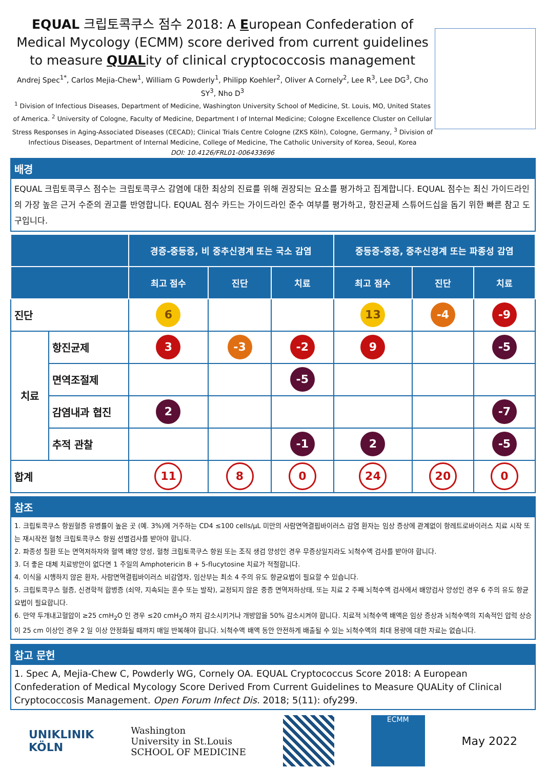EQUAL 크립토콕쿠스 점수 2018: A European Confederation of Medical Mycology (ECMM) score derived from current guidelines to measure QUALity of clinical cryptococcosis management
Andrej Spec<sup>1*</sup>, Carlos Mejia-Chew<sup>1</sup>, William G Powderly<sup>1</sup>, Philipp Koehler<sup>2</sup>, Oliver A Cornely<sup>2</sup>, Lee R<sup>3</sup>, Lee DG<sup>3</sup>, Cho SY<sup>3</sup>, Nho D<sup>3</sup>
<sup>1</sup> Division of Infectious Diseases, Department of Medicine, Washington University School of Medicine, St. Louis, MO, United States of America. <sup>2</sup> University of Cologne, Faculty of Medicine, Department I of Internal Medicine; Cologne Excellence Cluster on Cellular Stress Responses in Aging-Associated Diseases (CECAD); Clinical Trials Centre Cologne (ZKS Köln), Cologne, Germany, <sup>3</sup> Division of Infectious Diseases, Department of Internal Medicine, College of Medicine, The Catholic University of Korea, Seoul, Korea
DOI: 10.4126/FRL01-006433696
배경
EQUAL 크립토콕쿠스 점수는 크립토콕쿠스 감염에 대한 최상의 진료를 위해 권장되는 요소를 평가하고 집계합니다. EQUAL 점수는 최신 가이드라인의 가장 높은 근거 수준의 권고를 반영합니다. EQUAL 점수 카드는 가이드라인 준수 여부를 평가하고, 항진균제 스튜어드십을 돕기 위한 빠른 참고 도구입니다.
| | | 경증-중등증, 비 중추신경계 또는 국소 감염 | | | 중등증-중증, 중추신경계 또는 파종성 감염 | | |
| --- | --- | --- | --- | --- | --- | --- | --- |
| | | 최고 점수 | 진단 | 치료 | 최고 점수 | 진단 | 치료 |
| 진단 | | 6 | | | 13 | -4 | -9 |
| 치료 | 항진균제 | 3 | -3 | -2 | 9 | | -5 |
| | 면역조절제 | | | -5 | | | |
| | 감염내과 협진 | 2 | | | | | -7 |
| | 추적 관찰 | | | -1 | 2 | | -5 |
| 합계 | | 11 | 8 | 0 | 24 | 20 | 0 |
참조
1. 크립토콕쿠스 항원혈증 유병률이 높은 곳 (예. 3%)에 거주하는 CD4 ≤100 cells/μL 미만의 사람면역결핍바이러스 감염 환자는 임상 증상에 관계없이 항레트로바이러스 치료 시작 또는 재시작전 혈청 크립토콕쿠스 항원 선별검사를 받아야 합니다.
2. 파종성 질환 또는 면역저하자와 혈액 배양 양성, 혈청 크립토콕쿠스 항원 또는 조직 생검 양성인 경우 무증상일지라도 뇌척수액 검사를 받아야 합니다.
3. 더 좋은 대체 치료방안이 없다면 1 주일의 Amphotericin B + 5-flucytosine 치료가 적절합니다.
4. 이식을 시행하지 않은 환자, 사람면역결핍바이러스 비감염자, 임산부는 최소 4 주의 유도 항균요법이 필요할 수 있습니다.
5. 크립토콕쿠스 혈증, 신경학적 합병증 (쇠약, 지속되는 혼수 또는 발작), 교정되지 않은 중증 면역저하상태, 또는 치료 2 주째 뇌척수액 검사에서 배양검사 양성인 경우 6 주의 유도 항균요법이 필요합니다.
6. 만약 두개내고혈압이 ≥25 cmH<sub>2</sub>O 인 경우 ≤20 cmH<sub>2</sub>O 까지 감소시키거나 개방압을 50% 감소시켜야 합니다. 치료적 뇌척수액 배액은 임상 증상과 뇌척수액의 지속적인 압력 상승이 25 cm 이상인 경우 2 일 이상 안정화될 때까지 매일 반복해야 합니다. 뇌척수액 배액 동안 안전하게 배출될 수 있는 뇌척수액의 최대 용량에 대한 자료는 없습니다.
참고 문헌
1. Spec A, Mejia-Chew C, Powderly WG, Cornely OA. EQUAL Cryptococcus Score 2018: A European Confederation of Medical Mycology Score Derived From Current Guidelines to Measure QUALity of Clinical Cryptococcosis Management. Open Forum Infect Dis. 2018; 5(11): ofy299.
UNIKLINIK
KÖLN
Washington
University in St.Louis
SCHOOL OF MEDICINE
ECMM
May 2022